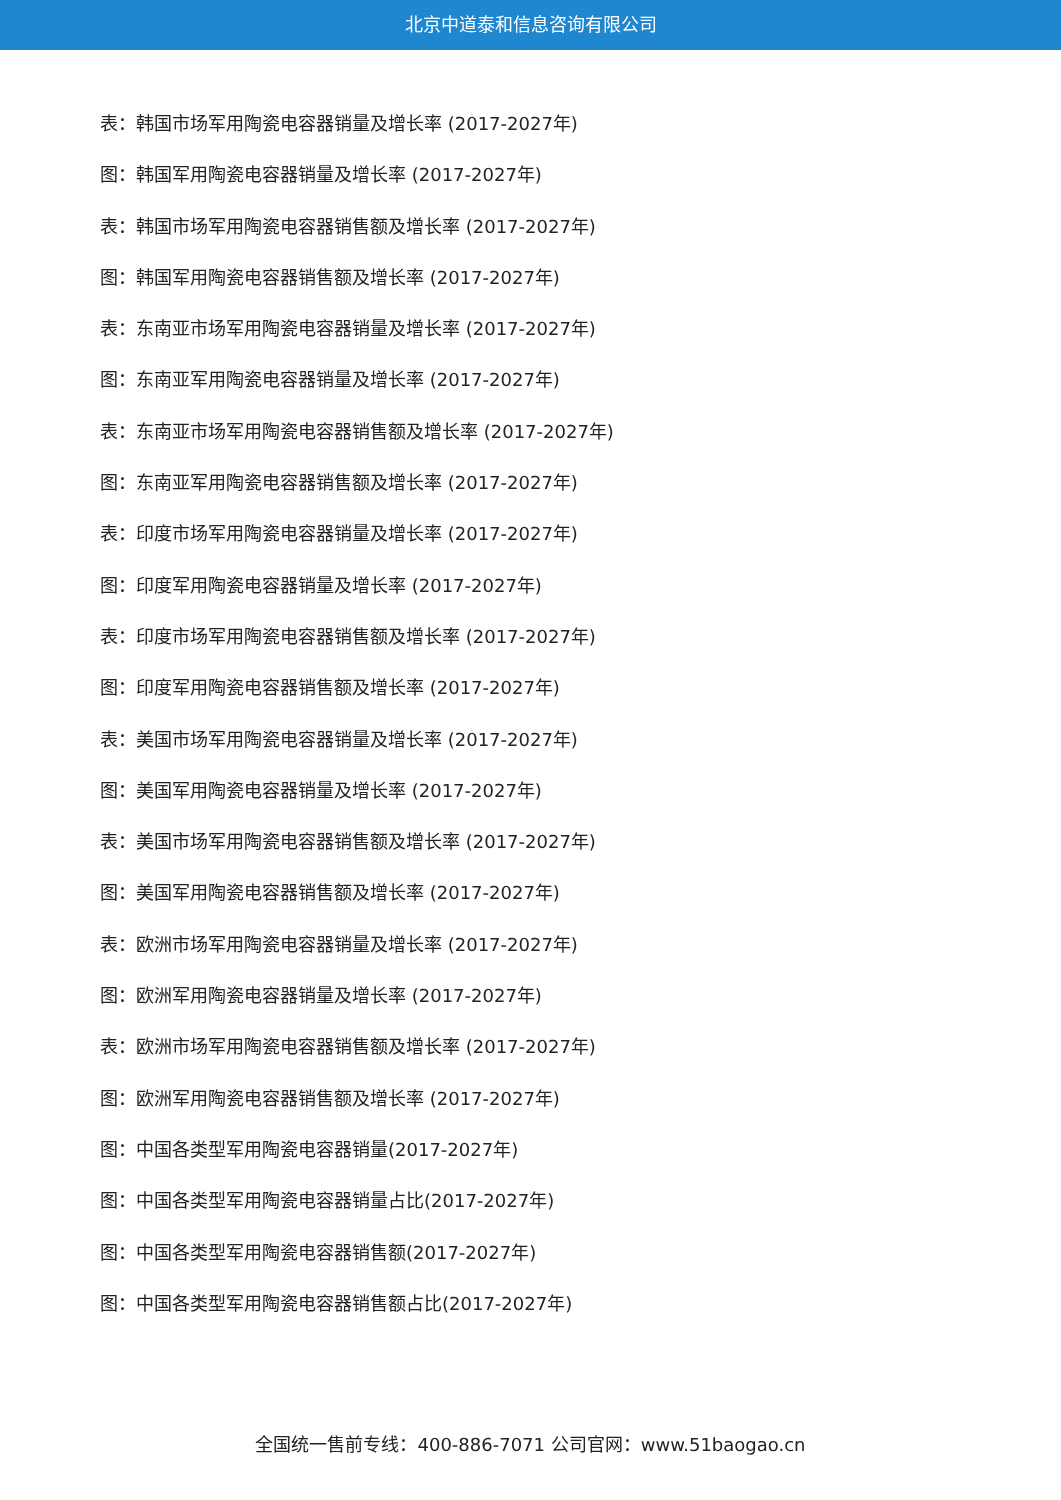北京中道泰和信息咨询有限公司
表：韩国市场军用陶瓷电容器销量及增长率 (2017-2027年)
图：韩国军用陶瓷电容器销量及增长率 (2017-2027年)
表：韩国市场军用陶瓷电容器销售额及增长率 (2017-2027年)
图：韩国军用陶瓷电容器销售额及增长率 (2017-2027年)
表：东南亚市场军用陶瓷电容器销量及增长率 (2017-2027年)
图：东南亚军用陶瓷电容器销量及增长率 (2017-2027年)
表：东南亚市场军用陶瓷电容器销售额及增长率 (2017-2027年)
图：东南亚军用陶瓷电容器销售额及增长率 (2017-2027年)
表：印度市场军用陶瓷电容器销量及增长率 (2017-2027年)
图：印度军用陶瓷电容器销量及增长率 (2017-2027年)
表：印度市场军用陶瓷电容器销售额及增长率 (2017-2027年)
图：印度军用陶瓷电容器销售额及增长率 (2017-2027年)
表：美国市场军用陶瓷电容器销量及增长率 (2017-2027年)
图：美国军用陶瓷电容器销量及增长率 (2017-2027年)
表：美国市场军用陶瓷电容器销售额及增长率 (2017-2027年)
图：美国军用陶瓷电容器销售额及增长率 (2017-2027年)
表：欧洲市场军用陶瓷电容器销量及增长率 (2017-2027年)
图：欧洲军用陶瓷电容器销量及增长率 (2017-2027年)
表：欧洲市场军用陶瓷电容器销售额及增长率 (2017-2027年)
图：欧洲军用陶瓷电容器销售额及增长率 (2017-2027年)
图：中国各类型军用陶瓷电容器销量(2017-2027年)
图：中国各类型军用陶瓷电容器销量占比(2017-2027年)
图：中国各类型军用陶瓷电容器销售额(2017-2027年)
图：中国各类型军用陶瓷电容器销售额占比(2017-2027年)
全国统一售前专线：400-886-7071 公司官网：www.51baogao.cn